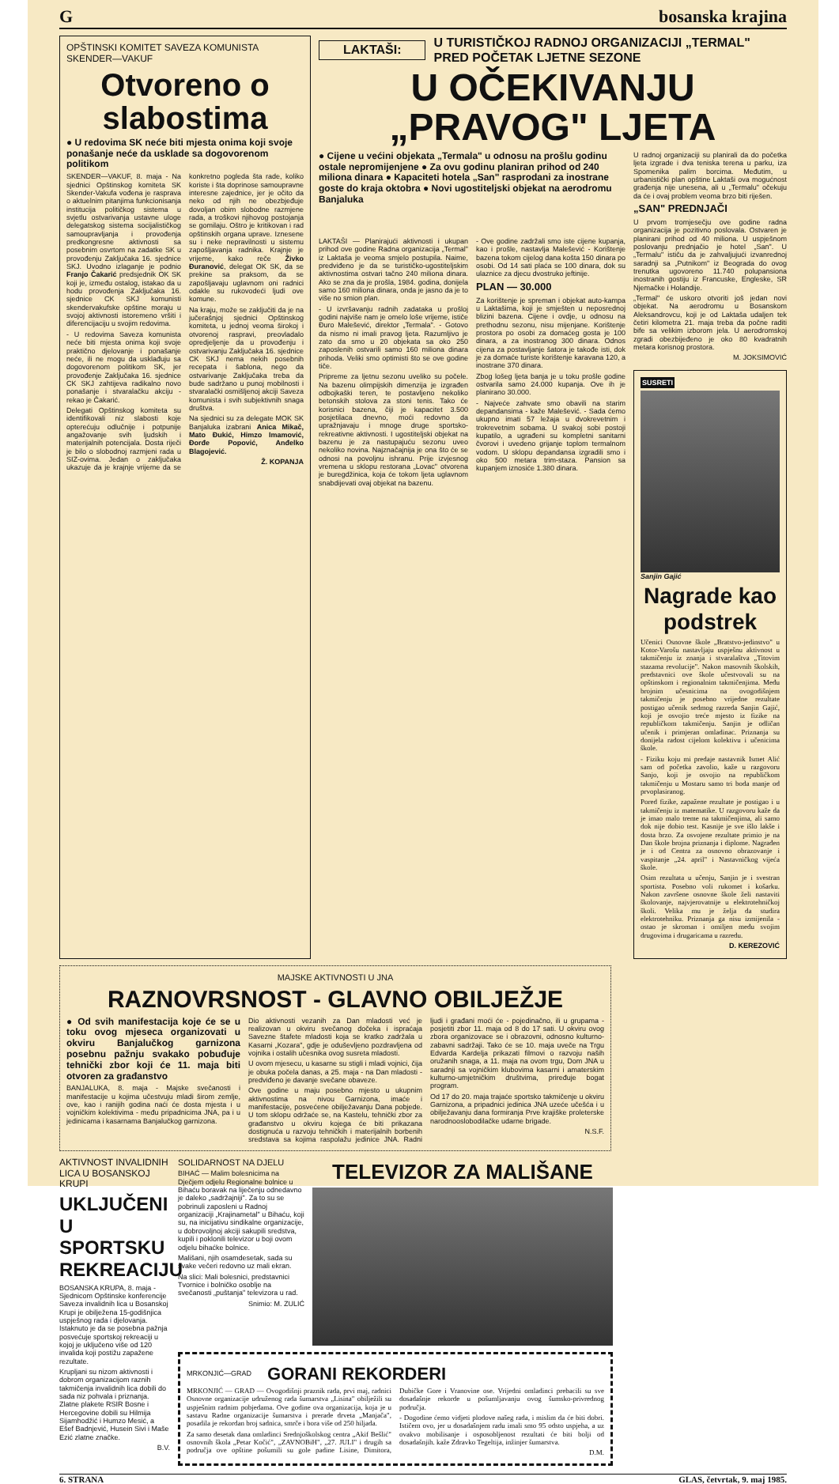Gbosanska krajina
OPŠTINSKI KOMITET SAVEZA KOMUNISTA SKENDER—VAKUF
Otvoreno o slabostima
● U redovima SK neće biti mjesta onima koji svoje ponašanje neće da usklade sa dogovorenom politikom
SKENDER—VAKUF, 8. maja - Na sjednici Opštinskog komiteta SK Skender-Vakufa vođena je rasprava o aktuelnim pitanjima funkcionisanja institucija političkog sistema u svjetlu ostvarivanja ustavne uloge delegatskog sistema socijalističkog samoupravljanja i provođenja predkongresne aktivnosti sa posebnim osvrtom na zadatke SK u provođenju Zaključaka 16. sjednice SKJ. Uvodno izlaganje je podnio Franjo Čakarić predsjednik OK SK koji je, između ostalog, istakao da u hodu provođenja Zaključaka 16. sjednice CK SKJ komunisti skendervakufske opštine moraju u svojoj aktivnosti istoremeno vršiti i diferencijaciju u svojim redovima.
- U redovima Saveza komunista neće biti mjesta onima koji svoje praktično djelovanje i ponašanje neće, ili ne mogu da usklađuju sa dogovorenom politikom SK, jer provođenje Zaključaka 16. sjednice CK SKJ zahtijeva radikalno novo ponašanje i stvaralačku akciju - rekao je Čakarić.
Delegati Opštinskog komiteta su identifikovali niz slabosti koje opterećuju odlučnije i potpunije angažovanje svih ljudskih i materijalnih potencijala. Dosta riječi je bilo o slobodnoj razmjeni rada u SIZ-ovima. Jedan o zaključaka ukazuje da je krajnje vrijeme da se konkretno pogleda šta rade, koliko koriste i šta doprinose samoupravne interesne zajednice, jer je očito da neko od njih ne obezbjeđuje dovoljan obim slobodne razmjene rada, a troškovi njihovog postojanja se gomilaju. Oštro je kritikovan i rad opštinskih organa uprave. Iznesene su i neke nepravilnosti u sistemu zapošljavanja radnika. Krajnje je vrijeme, kako reče Živko Đuranović, delegat OK SK, da se prekine sa praksom, da se zapošljavaju uglavnom oni radnici odakle su rukovodeći ljudi ove komune.
Na kraju, može se zaključiti da je na jučerašnjoj sjednici Opštinskog komiteta, u jednoj veoma širokoj i otvorenoj raspravi, preovladalo opredjeljenje da u provođenju i ostvarivanju Zaključaka 16. sjednice CK SKJ nema nekih posebnih recepata i šablona, nego da ostvarivanje Zaključaka treba da bude sadržano u punoj mobilnosti i stvaralački osmišljenoj akciji Saveza komunista i svih subjektivnih snaga društva.
Na sjednici su za delegate MOK SK Banjaluka izabrani Anica Mikač, Mato Đukić, Himzo Imamović, Đorđe Popović, Anđelko Blagojević.
Ž. KOPANJA
LAKTAŠI: U TURISTIČKOJ RADNOJ ORGANIZACIJI „TERMAL" PRED POČETAK LJETNE SEZONE
U OČEKIVANJU „PRAVOG" LJETA
● Cijene u većini objekata „Termala" u odnosu na prošlu godinu ostale nepromijenjene ● Za ovu godinu planiran prihod od 240 miliona dinara ● Kapaciteti hotela „San" rasprodani za inostrane goste do kraja oktobra ● Novi ugostiteljski objekat na aerodromu Banjaluka
LAKTAŠI — Planirajući aktivnosti i ukupan prihod ove godine Radna organizacija „Termal" iz Laktaša je veoma smjelo postupila. Naime, predviđeno je da se turističko-ugostiteljskim aktivnostima ostvari tačno 240 miliona dinara. Ako se zna da je prošla, 1984. godina, donijela samo 160 miliona dinara, onda je jasno da je to više no smion plan.
- U izvršavanju radnih zadataka u prošloj godini najviše nam je omelo loše vrijeme, ističe Đuro Malešević, direktor „Termala". - Gotovo da nismo ni imali pravog ljeta. Razumljivo je zato da smo u 20 objekata sa oko 250 zaposlenih ostvarili samo 160 miliona dinara prihoda. Veliki smo optimisti što se ove godine tiče.
Pripreme za ljetnu sezonu uveliko su počele. Na bazenu olimpijskih dimenzija je izgrađen odbojkaški teren, te postavljeno nekoliko betonskih stolova za stoni tenis. Tako će korisnici bazena, čiji je kapacitet 3.500 posjetilaca dnevno, moći redovno da upražnjavaju i mnoge druge sportsko-rekreativne aktivnosti. I ugostiteljski objekat na bazenu je za nastupajuću sezonu uveo nekoliko novina. Najznačajnija je ona što će se odnosi na povoljnu ishranu. Prije izvjesnog vremena u sklopu restorana „Lovac" otvorena je buregdžinica, koja će tokom ljeta uglavnom snabdijevati ovaj objekat na bazenu.
- Ove godine zadržali smo iste cijene kupanja, kao i prošle, nastavlja Malešević - Korištenje bazena tokom cijelog dana košta 150 dinara po osobi. Od 14 sati plaća se 100 dinara, dok su ulaznice za djecu dvostruko jeftinije.
PLAN — 30.000
Za korištenje je spreman i objekat auto-kampa u Laktašima, koji je smješten u neposrednoj blizini bazena. Cijene i ovdje, u odnosu na prethodnu sezonu, nisu mijenjane. Korištenje prostora po osobi za domaćeg gosta je 100 dinara, a za inostranog 300 dinara. Odnos cijena za postavljanje šatora je takođe isti, dok je za domaće turiste korištenje karavana 120, a inostrane 370 dinara.
Zbog lošeg ljeta banja je u toku prošle godine ostvarila samo 24.000 kupanja. Ove ih je planirano 30.000.
- Najveće zahvate smo obavili na starim depandansima - kaže Malešević. - Sada ćemo ukupno imati 57 ležaja u dvokrevetnim i trokrevetnim sobama. U svakoj sobi postoji kupatilo, a ugrađeni su kompletni sanitarni čvorovi i uvedeno grijanje toplom termalnom vodom. U sklopu depandansa izgradili smo i oko 500 metara trim-staza. Pansion sa kupanjem iznosiće 1.380 dinara.
U radnoj organizaciji su planirali da do početka ljeta izgrade i dva teniska terena u parku, iza Spomenika palim borcima. Međutim, u urbanistički plan opštine Laktaši ova mogućnost građenja nije unesena, ali u „Termalu" očekuju da će i ovaj problem veoma brzo biti riješen.
„SAN" PREDNJAČI
U prvom tromjesečju ove godine radna organizacija je pozitivno poslovala. Ostvaren je planirani prihod od 40 miliona. U uspješnom poslovanju prednjačio je hotel „San". U „Termalu" ističu da je zahvaljujući izvanrednoj saradnji sa „Putnikom" iz Beograda do ovog trenutka ugovoreno 11.740 polupansiona inostranih gostiju iz Francuske, Engleske, SR Njemačke i Holandije.
„Termal" će uskoro otvoriti još jedan novi objekat. Na aerodromu u Bosanskom Aleksandrovcu, koji je od Laktaša udaljen tek četiri kilometra 21. maja treba da počne raditi bife sa velikim izborom jela. U aerodromskoj zgradi obezbijeđeno je oko 80 kvadratnih metara korisnog prostora.
M. JOKSIMOVIĆ
SUSRETI
Sanjin Gajić
Nagrade kao podstrek
Učenici Osnovne škole „Bratstvo-jedinstvo" u Kotor-Varošu nastavljaju uspješnu aktivnost u takmičenju iz znanja i stvaralaštva „Titovim stazama revolucije". Nakon masovnih školskih, predstavnici ove škole učestvovali su na opštinskom i regionalnim takmičenjima. Među brojnim učesnicima na ovogodišnjem takmičenju je posebno vrijedne rezultate postigao učenik sedmog razreda Sanjin Gajić, koji je osvojio treće mjesto iz fizike na republičkom takmičenju. Sanjin je odličan učenik i primjeran omladinac. Priznanja su donijela radost cijelom kolektivu i učenicima škole.
- Fiziku koju mi predaje nastavnik Ismet Alić sam od početka zavolio, kaže u razgovoru Sanjo, koji je osvojio na republičkom takmičenju u Mostaru samo tri boda manje od prvoplasiranog.
Pored fizike, zapažene rezultate je postigao i u takmičenju iz matematike. U razgovoru kaže da je imao malo treme na takmičenjima, ali samo dok nije dobio test. Kasnije je sve išlo lakše i dosta brzo. Za osvojene rezultate primio je na Dan škole brojna priznanja i diplome. Nagrađen je i od Centra za osnovno obrazovanje i vaspitanje „24. april" i Nastavničkog vijeća škole.
Osim rezultata u učenju, Sanjin je i svestran sportista. Posebno voli rukomet i košarku. Nakon završene osnovne škole želi nastaviti školovanje, najvjerovatnije u elektrotehničkoj školi. Velika mu je želja da studira elektrotehniku. Priznanja ga nisu izmijenila - ostao je skroman i omiljen među svojim drugovima i drugaricama u razredu.
D. KEREZOVIĆ
MAJSKE AKTIVNOSTI U JNA
RAZNOVRSNOST - GLAVNO OBILJEŽJE
● Od svih manifestacija koje će se u toku ovog mjeseca organizovati u okviru Banjalučkog garnizona posebnu pažnju svakako pobuđuje tehnički zbor koji će 11. maja biti otvoren za građanstvo
BANJALUKA, 8. maja - Majske svečanosti i manifestacije u kojima učestvuju mladi širom zemlje, ove, kao i ranijih godina naći će dosta mjesta i u vojničkim kolektivima - među pripadnicima JNA, pa i u jedinicama i kasarnama Banjalučkog garnizona.
Dio aktivnosti vezanih za Dan mladosti već je realizovan u okviru svečanog dočeka i ispraćaja Savezne štafete mladosti koja se kratko zadržala u Kasarni „Kozara", gdje je oduševljeno pozdravljena od vojnika i ostalih učesnika ovog susreta mladosti.
U ovom mjesecu, u kasarne su stigli i mladi vojnici, čija je obuka počela danas, a 25. maja - na Dan mladosti - predviđeno je davanje svečane obaveze.
Ove godine u maju posebno mjesto u ukupnim aktivnostima na nivou Garnizona, imaće i manifestacije, posvećene obilježavanju Dana pobjede. U tom sklopu održaće se, na Kastelu, tehnički zbor za građanstvo u okviru kojega će biti prikazana dostignuća u razvoju tehničkih i materijalnih borbenih sredstava sa kojima raspolažu jedinice JNA. Radni ljudi i građani moći će - pojedinačno, ili u grupama - posjetiti zbor 11. maja od 8 do 17 sati. U okviru ovog zbora organizovace se i obrazovni, odnosno kulturno-zabavni sadržaji. Tako će se 10. maja uveče na Trgu Edvarda Kardelja prikazati filmovi o razvoju naših oružanih snaga, a 11. maja na ovom trgu, Dom JNA u saradnji sa vojničkim klubovima kasarni i amaterskim kulturno-umjetničkim društvima, priređuje bogat program.
Od 17 do 20. maja trajaće sportsko takmičenje u okviru Garnizona, a pripadnici jedinica JNA uzeće učešća i u obilježavanju dana formiranja Prve krajiške proleterske narodnooslobodilačke udarne brigade.
N.S.F.
AKTIVNOST INVALIDNIH LICA U BOSANSKOJ KRUPI
UKLJUČENI U SPORTSKU REKREACIJU
BOSANSKA KRUPA, 8. maja - Sjednicom Opštinske konferencije Saveza invalidnih lica u Bosanskoj Krupi je obilježena 15-godišnjica uspješnog rada i djelovanja. Istaknuto je da se posebna pažnja posvećuje sportskoj rekreaciji u kojoj je uključeno više od 120 invalida koji postižu zapažene rezultate.
Krupljani su nizom aktivnosti i dobrom organizacijom raznih takmičenja invalidnih lica dobili do sada niz pohvala i priznanja. Zlatne plakete RSIR Bosne i Hercegovine dobili su Hilmija Sijamhodžić i Humzo Mesić, a Ešef Badnjević, Husein Sivi i Maše Ezić zlatne značke.
B.V.
SOLIDARNOST NA DJELU
BIHAĆ — Malim bolesnicima na Dječjem odjelu Regionalne bolnice u Bihaću boravak na liječenju odnedavno je daleko „sadržajniji". Za to su se pobrinuli zaposleni u Radnoj organizaciji „Krajinametal" u Bihaću, koji su, na inicijativu sindikalne organizacije, u dobrovoljnoj akciji sakupili sredstva, kupili i poklonili televizor u boji ovom odjelu bihaćke bolnice.
Mališani, njih osamdesetak, sada su svake večeri redovno uz mali ekran.
Na slici: Mali bolesnici, predstavnici Tvornice i bolničko osoblje na svečanosti „puštanja" televizora u rad.
Snimio: M. ZULIĆ
TELEVIZOR ZA MALIŠANE
MRKONJIĆ—GRAD
GORANI REKORDERI
MRKONJIĆ — GRAD — Ovogodišnji praznik rada, prvi maj, radnici Osnovne organizacije udruženog rada šumarstva „Lisina" obilježili su uspješnim radnim pobjedama. Ove godine ova organizacija, koja je u sastavu Radne organizacije šumarstva i prerade drveta „Manjača", posadila je rekordan broj sadnica, smrče i bora više od 250 hiljada.
Za samo desetak dana omladinci Srednjoškolskog centra „Akif Bešlić" osnovnih škola „Petar Kočić", „ZAVNOBiH", „27. JULI" i drugih sa područja ove opštine pošumili su gole padine Lisine, Dimitora, Dubičke Gore i Vranovine ose. Vrijedni omladinci prebacili su sve dosadašnje rekorde u pošumljavanju ovog šumsko-privrednog područja.
- Dogodine ćemo vidjeti plodove našeg rada, i mislim da će biti dobri. Ističem ovo, jer u dosadašnjem radu imali smo 95 odsto uspjeha, a uz ovakvo mobilisanje i osposobljenost rezultati će biti bolji od dosadašnjih. kaže Zdravko Tegeltija, inžinjer šumarstva.
D.M.
6. STRANA GLAS, četvrtak, 9. maj 1985.